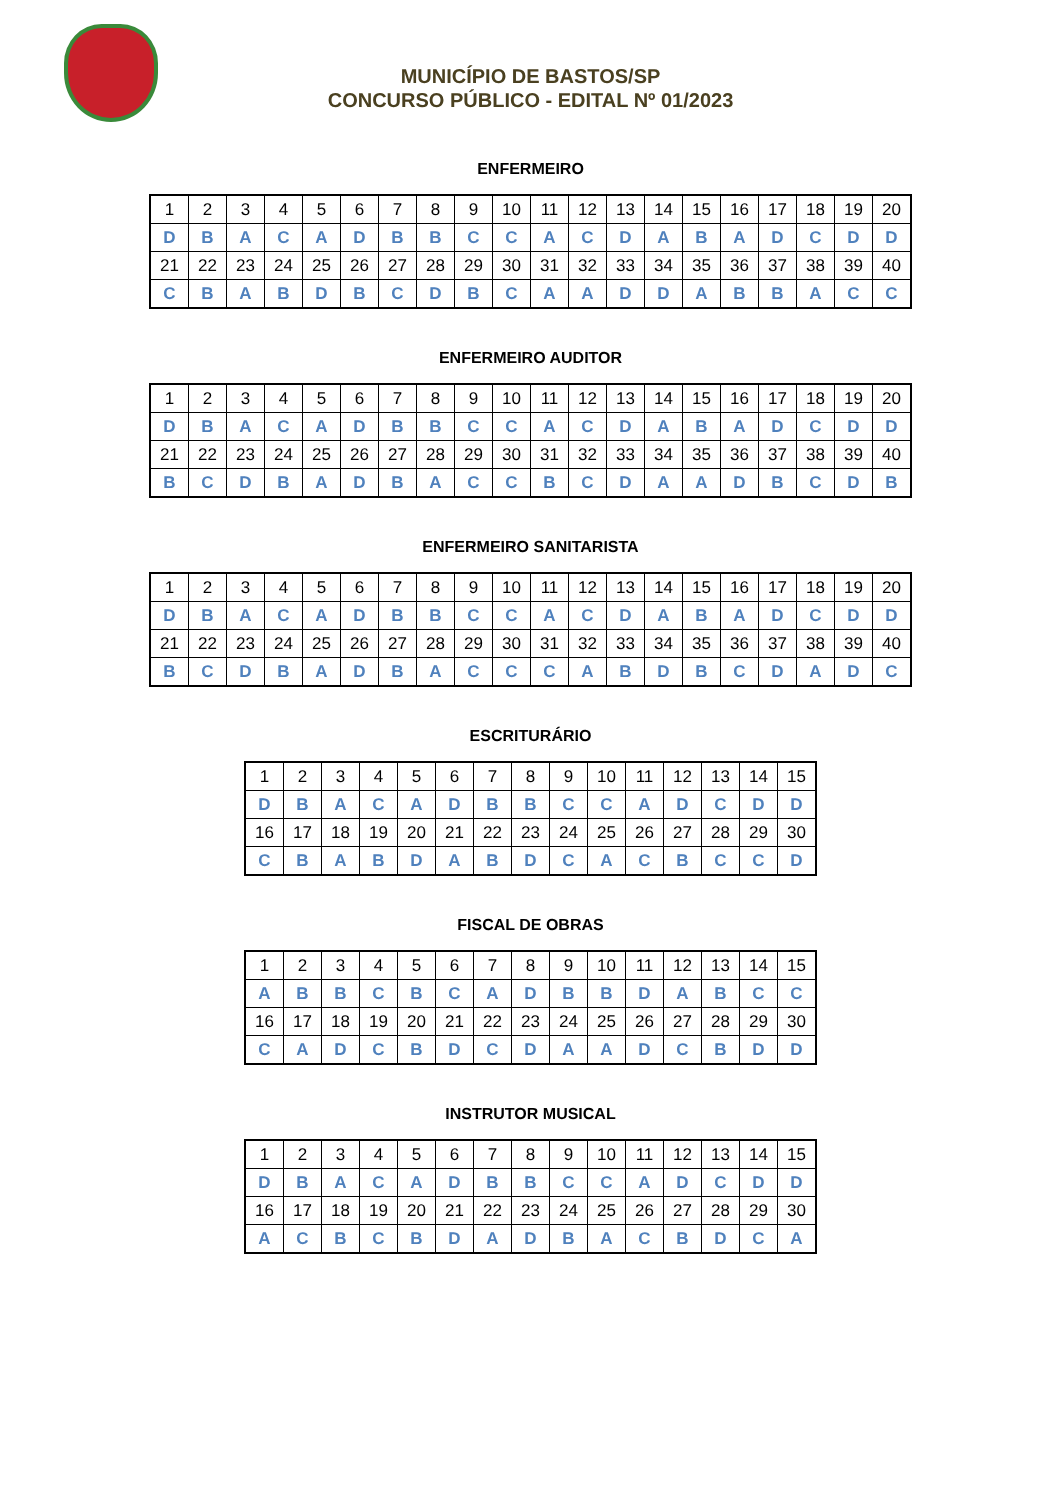MUNICÍPIO DE BASTOS/SP
CONCURSO PÚBLICO - EDITAL Nº 01/2023
ENFERMEIRO
| 1 | 2 | 3 | 4 | 5 | 6 | 7 | 8 | 9 | 10 | 11 | 12 | 13 | 14 | 15 | 16 | 17 | 18 | 19 | 20 |
| D | B | A | C | A | D | B | B | C | C | A | C | D | A | B | A | D | C | D | D |
| 21 | 22 | 23 | 24 | 25 | 26 | 27 | 28 | 29 | 30 | 31 | 32 | 33 | 34 | 35 | 36 | 37 | 38 | 39 | 40 |
| C | B | A | B | D | B | C | D | B | C | A | A | D | D | A | B | B | A | C | C |
ENFERMEIRO AUDITOR
| 1 | 2 | 3 | 4 | 5 | 6 | 7 | 8 | 9 | 10 | 11 | 12 | 13 | 14 | 15 | 16 | 17 | 18 | 19 | 20 |
| D | B | A | C | A | D | B | B | C | C | A | C | D | A | B | A | D | C | D | D |
| 21 | 22 | 23 | 24 | 25 | 26 | 27 | 28 | 29 | 30 | 31 | 32 | 33 | 34 | 35 | 36 | 37 | 38 | 39 | 40 |
| B | C | D | B | A | D | B | A | C | C | B | C | D | A | A | D | B | C | D | B |
ENFERMEIRO SANITARISTA
| 1 | 2 | 3 | 4 | 5 | 6 | 7 | 8 | 9 | 10 | 11 | 12 | 13 | 14 | 15 | 16 | 17 | 18 | 19 | 20 |
| D | B | A | C | A | D | B | B | C | C | A | C | D | A | B | A | D | C | D | D |
| 21 | 22 | 23 | 24 | 25 | 26 | 27 | 28 | 29 | 30 | 31 | 32 | 33 | 34 | 35 | 36 | 37 | 38 | 39 | 40 |
| B | C | D | B | A | D | B | A | C | C | C | A | B | D | B | C | D | A | D | C |
ESCRITURÁRIO
| 1 | 2 | 3 | 4 | 5 | 6 | 7 | 8 | 9 | 10 | 11 | 12 | 13 | 14 | 15 |
| D | B | A | C | A | D | B | B | C | C | A | D | C | D | D |
| 16 | 17 | 18 | 19 | 20 | 21 | 22 | 23 | 24 | 25 | 26 | 27 | 28 | 29 | 30 |
| C | B | A | B | D | A | B | D | C | A | C | B | C | C | D |
FISCAL DE OBRAS
| 1 | 2 | 3 | 4 | 5 | 6 | 7 | 8 | 9 | 10 | 11 | 12 | 13 | 14 | 15 |
| A | B | B | C | B | C | A | D | B | B | D | A | B | C | C |
| 16 | 17 | 18 | 19 | 20 | 21 | 22 | 23 | 24 | 25 | 26 | 27 | 28 | 29 | 30 |
| C | A | D | C | B | D | C | D | A | A | D | C | B | D | D |
INSTRUTOR MUSICAL
| 1 | 2 | 3 | 4 | 5 | 6 | 7 | 8 | 9 | 10 | 11 | 12 | 13 | 14 | 15 |
| D | B | A | C | A | D | B | B | C | C | A | D | C | D | D |
| 16 | 17 | 18 | 19 | 20 | 21 | 22 | 23 | 24 | 25 | 26 | 27 | 28 | 29 | 30 |
| A | C | B | C | B | D | A | D | B | A | C | B | D | C | A |